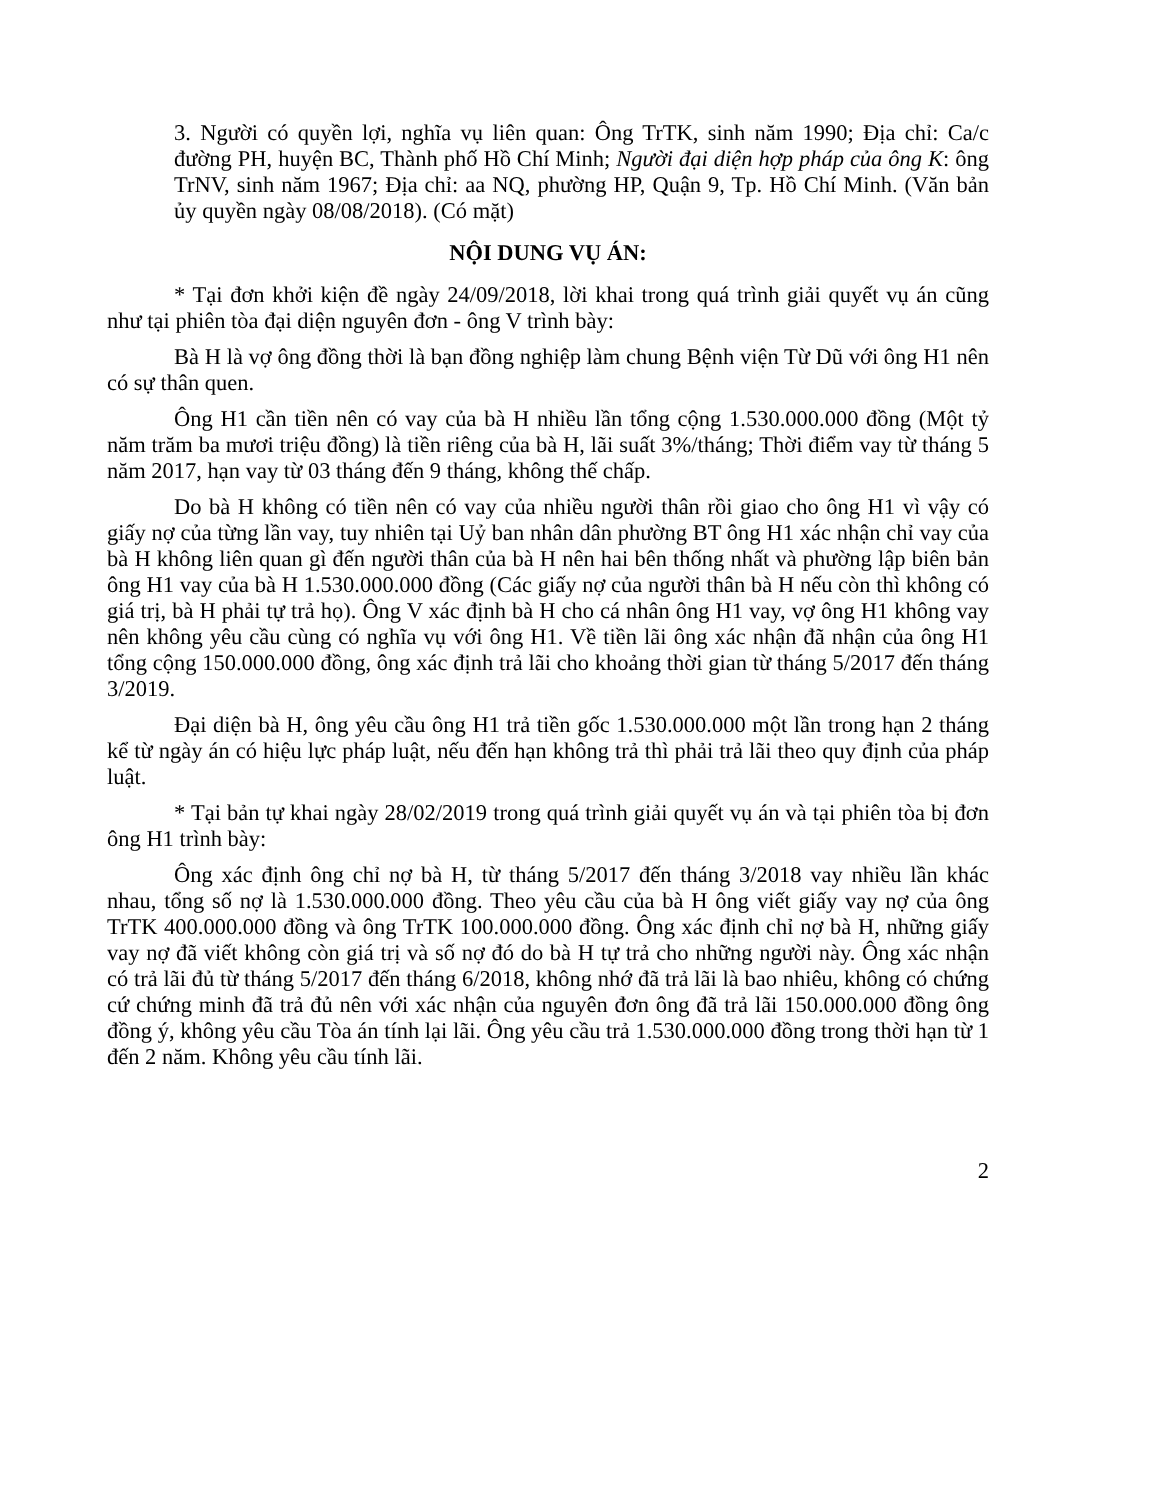3. Người có quyền lợi, nghĩa vụ liên quan: Ông TrTK, sinh năm 1990; Địa chỉ: Ca/c đường PH, huyện BC, Thành phố Hồ Chí Minh; Người đại diện hợp pháp của ông K: ông TrNV, sinh năm 1967; Địa chỉ: aa NQ, phường HP, Quận 9, Tp. Hồ Chí Minh. (Văn bản ủy quyền ngày 08/08/2018). (Có mặt)
NỘI DUNG VỤ ÁN:
* Tại đơn khởi kiện đề ngày 24/09/2018, lời khai trong quá trình giải quyết vụ án cũng như tại phiên tòa đại diện nguyên đơn - ông V trình bày:
Bà H là vợ ông đồng thời là bạn đồng nghiệp làm chung Bệnh viện Từ Dũ với ông H1 nên có sự thân quen.
Ông H1 cần tiền nên có vay của bà H nhiều lần tổng cộng 1.530.000.000 đồng (Một tỷ năm trăm ba mươi triệu đồng) là tiền riêng của bà H, lãi suất 3%/tháng; Thời điểm vay từ tháng 5 năm 2017, hạn vay từ 03 tháng đến 9 tháng, không thế chấp.
Do bà H không có tiền nên có vay của nhiều người thân rồi giao cho ông H1 vì vậy có giấy nợ của từng lần vay, tuy nhiên tại Uỷ ban nhân dân phường BT ông H1 xác nhận chỉ vay của bà H không liên quan gì đến người thân của bà H nên hai bên thống nhất và phường lập biên bản ông H1 vay của bà H 1.530.000.000 đồng (Các giấy nợ của người thân bà H nếu còn thì không có giá trị, bà H phải tự trả họ). Ông V xác định bà H cho cá nhân ông H1 vay, vợ ông H1 không vay nên không yêu cầu cùng có nghĩa vụ với ông H1. Về tiền lãi ông xác nhận đã nhận của ông H1 tổng cộng 150.000.000 đồng, ông xác định trả lãi cho khoảng thời gian từ tháng 5/2017 đến tháng 3/2019.
Đại diện bà H, ông yêu cầu ông H1 trả tiền gốc 1.530.000.000 một lần trong hạn 2 tháng kể từ ngày án có hiệu lực pháp luật, nếu đến hạn không trả thì phải trả lãi theo quy định của pháp luật.
* Tại bản tự khai ngày 28/02/2019 trong quá trình giải quyết vụ án và tại phiên tòa bị đơn ông H1 trình bày:
Ông xác định ông chỉ nợ bà H, từ tháng 5/2017 đến tháng 3/2018 vay nhiều lần khác nhau, tổng số nợ là 1.530.000.000 đồng. Theo yêu cầu của bà H ông viết giấy vay nợ của ông TrTK 400.000.000 đồng và ông TrTK 100.000.000 đồng. Ông xác định chỉ nợ bà H, những giấy vay nợ đã viết không còn giá trị và số nợ đó do bà H tự trả cho những người này. Ông xác nhận có trả lãi đủ từ tháng 5/2017 đến tháng 6/2018, không nhớ đã trả lãi là bao nhiêu, không có chứng cứ chứng minh đã trả đủ nên với xác nhận của nguyên đơn ông đã trả lãi 150.000.000 đồng ông đồng ý, không yêu cầu Tòa án tính lại lãi. Ông yêu cầu trả 1.530.000.000 đồng trong thời hạn từ 1 đến 2 năm. Không yêu cầu tính lãi.
2